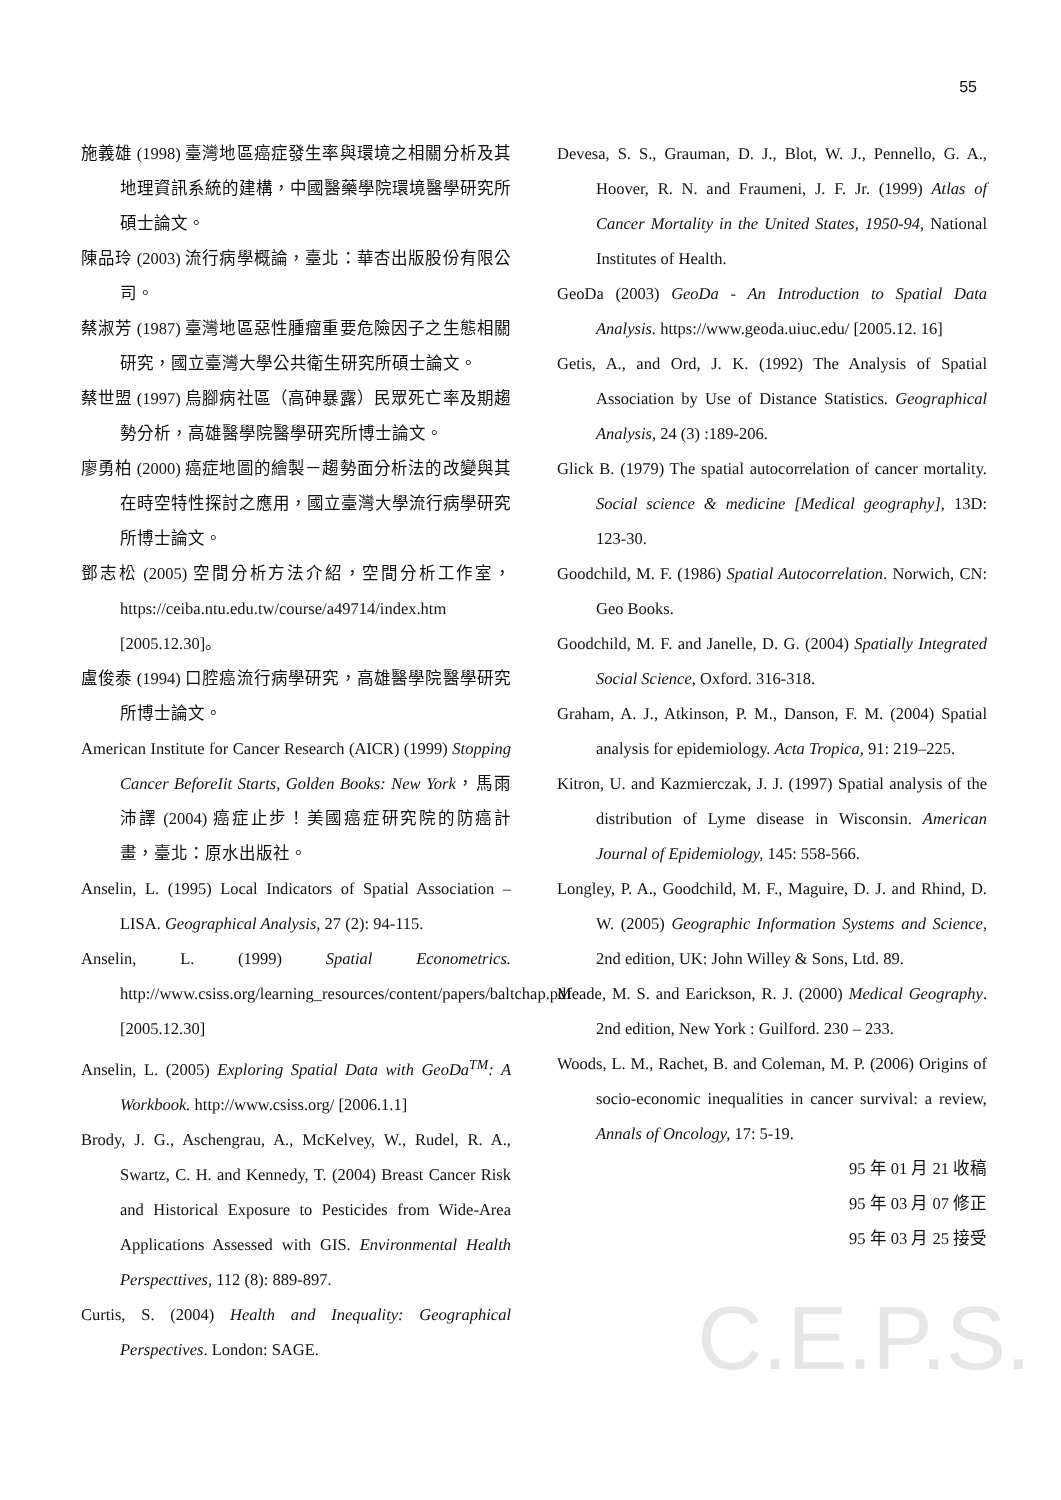55
施義雄 (1998) 臺灣地區癌症發生率與環境之相關分析及其地理資訊系統的建構，中國醫藥學院環境醫學研究所碩士論文。
陳品玲 (2003) 流行病學概論，臺北：華杏出版股份有限公司。
蔡淑芳 (1987) 臺灣地區惡性腫瘤重要危險因子之生態相關研究，國立臺灣大學公共衛生研究所碩士論文。
蔡世盟 (1997) 烏腳病社區（高砷暴露）民眾死亡率及期趨勢分析，高雄醫學院醫學研究所博士論文。
廖勇柏 (2000) 癌症地圖的繪製－趨勢面分析法的改變與其在時空特性探討之應用，國立臺灣大學流行病學研究所博士論文。
鄧志松 (2005) 空間分析方法介紹，空間分析工作室，https://ceiba.ntu.edu.tw/course/a49714/index.htm [2005.12.30]。
盧俊泰 (1994) 口腔癌流行病學研究，高雄醫學院醫學研究所博士論文。
American Institute for Cancer Research (AICR) (1999) Stopping Cancer BeforeIit Starts, Golden Books: New York，馬雨沛譯 (2004) 癌症止步！美國癌症研究院的防癌計畫，臺北：原水出版社。
Anselin, L. (1995) Local Indicators of Spatial Association –LISA. Geographical Analysis, 27 (2): 94-115.
Anselin, L. (1999) Spatial Econometrics. http://www.csiss.org/learning_resources/content/papers/baltchap.pdf [2005.12.30]
Anselin, L. (2005) Exploring Spatial Data with GeoDa<sup>TM</sup>: A Workbook. http://www.csiss.org/ [2006.1.1]
Brody, J. G., Aschengrau, A., McKelvey, W., Rudel, R. A., Swartz, C. H. and Kennedy, T. (2004) Breast Cancer Risk and Historical Exposure to Pesticides from Wide-Area Applications Assessed with GIS. Environmental Health Perspecttives, 112 (8): 889-897.
Curtis, S. (2004) Health and Inequality: Geographical Perspectives. London: SAGE.
Devesa, S. S., Grauman, D. J., Blot, W. J., Pennello, G. A., Hoover, R. N. and Fraumeni, J. F. Jr. (1999) Atlas of Cancer Mortality in the United States, 1950-94, National Institutes of Health.
GeoDa (2003) GeoDa - An Introduction to Spatial Data Analysis. https://www.geoda.uiuc.edu/ [2005.12. 16]
Getis, A., and Ord, J. K. (1992) The Analysis of Spatial Association by Use of Distance Statistics. Geographical Analysis, 24 (3) :189-206.
Glick B. (1979) The spatial autocorrelation of cancer mortality. Social science & medicine [Medical geography], 13D: 123-30.
Goodchild, M. F. (1986) Spatial Autocorrelation. Norwich, CN: Geo Books.
Goodchild, M. F. and Janelle, D. G. (2004) Spatially Integrated Social Science, Oxford. 316-318.
Graham, A. J., Atkinson, P. M., Danson, F. M. (2004) Spatial analysis for epidemiology. Acta Tropica, 91: 219–225.
Kitron, U. and Kazmierczak, J. J. (1997) Spatial analysis of the distribution of Lyme disease in Wisconsin. American Journal of Epidemiology, 145: 558-566.
Longley, P. A., Goodchild, M. F., Maguire, D. J. and Rhind, D. W. (2005) Geographic Information Systems and Science, 2nd edition, UK: John Willey & Sons, Ltd. 89.
Meade, M. S. and Earickson, R. J. (2000) Medical Geography. 2nd edition, New York : Guilford. 230 – 233.
Woods, L. M., Rachet, B. and Coleman, M. P. (2006) Origins of socio-economic inequalities in cancer survival: a review, Annals of Oncology, 17: 5-19.
95 年 01 月 21 收稿
95 年 03 月 07 修正
95 年 03 月 25 接受
C.E.P.S.